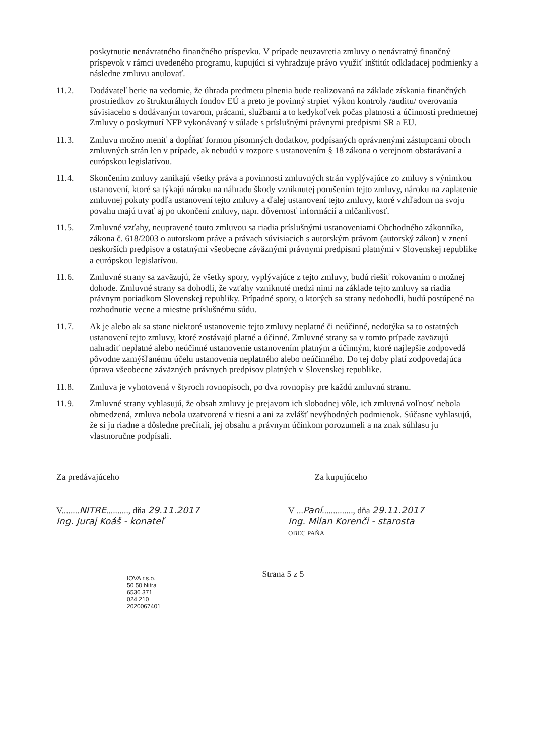poskytnutie nenávratného finančného príspevku. V prípade neuzavretia zmluvy o nenávratný finančný príspevok v rámci uvedeného programu, kupujúci si vyhradzuje právo využiť inštitút odkladacej podmienky a následne zmluvu anulovať.
11.2. Dodávateľ berie na vedomie, že úhrada predmetu plnenia bude realizovaná na základe získania finančných prostriedkov zo štrukturálnych fondov EÚ a preto je povinný strpieť výkon kontroly /auditu/ overovania súvisiaceho s dodávaným tovarom, prácami, službami a to kedykoľvek počas platnosti a účinnosti predmetnej Zmluvy o poskytnutí NFP vykonávaný v súlade s príslušnými právnymi predpismi SR a EU.
11.3. Zmluvu možno meniť a dopĺňať formou písomných dodatkov, podpísaných oprávnenými zástupcami oboch zmluvných strán len v prípade, ak nebudú v rozpore s ustanovením § 18 zákona o verejnom obstarávaní a európskou legislatívou.
11.4. Skončením zmluvy zanikajú všetky práva a povinnosti zmluvných strán vyplývajúce zo zmluvy s výnimkou ustanovení, ktoré sa týkajú nároku na náhradu škody vzniknutej porušením tejto zmluvy, nároku na zaplatenie zmluvnej pokuty podľa ustanovení tejto zmluvy a ďalej ustanovení tejto zmluvy, ktoré vzhľadom na svoju povahu majú trvať aj po ukončení zmluvy, napr. dôvernosť informácií a mlčanlivosť.
11.5. Zmluvné vzťahy, neupravené touto zmluvou sa riadia príslušnými ustanoveniami Obchodného zákonníka, zákona č. 618/2003 o autorskom práve a právach súvisiacich s autorským právom (autorský zákon) v znení neskorších predpisov a ostatnými všeobecne záväznými právnymi predpismi platnými v Slovenskej republike a európskou legislatívou.
11.6. Zmluvné strany sa zaväzujú, že všetky spory, vyplývajúce z tejto zmluvy, budú riešiť rokovaním o možnej dohode. Zmluvné strany sa dohodli, že vzťahy vzniknuté medzi nimi na základe tejto zmluvy sa riadia právnym poriadkom Slovenskej republiky. Prípadné spory, o ktorých sa strany nedohodli, budú postúpené na rozhodnutie vecne a miestne príslušnému súdu.
11.7. Ak je alebo ak sa stane niektoré ustanovenie tejto zmluvy neplatné či neúčinné, nedotýka sa to ostatných ustanovení tejto zmluvy, ktoré zostávajú platné a účinné. Zmluvné strany sa v tomto prípade zaväzujú nahradiť neplatné alebo neúčinné ustanovenie ustanovením platným a účinným, ktoré najlepšie zodpovedá pôvodne zamýšľanému účelu ustanovenia neplatného alebo neúčinného. Do tej doby platí zodpovedajúca úprava všeobecne záväzných právnych predpisov platných v Slovenskej republike.
11.8. Zmluva je vyhotovená v štyroch rovnopisoch, po dva rovnopisy pre každú zmluvnú stranu.
11.9. Zmluvné strany vyhlasujú, že obsah zmluvy je prejavom ich slobodnej vôle, ich zmluvná voľnosť nebola obmedzená, zmluva nebola uzatvorená v tiesni a ani za zvlášť nevýhodných podmienok. Súčasne vyhlasujú, že si ju riadne a dôsledne prečítali, jej obsahu a právnym účinkom porozumeli a na znak súhlasu ju vlastnoručne podpísali.
Za predávajúceho
V........NITRE.........., dňa 29.11.2017
Ing. Juraj Koáš - konateľ
Za kupujúceho
V ...Paní.............., dňa 29.11.2017
Ing. Milan Korenči - starosta
OBEC PAŇA
Strana 5 z 5
IOVA r.s.o.
50 50 Nitra
6536 371
024 210
2020067401